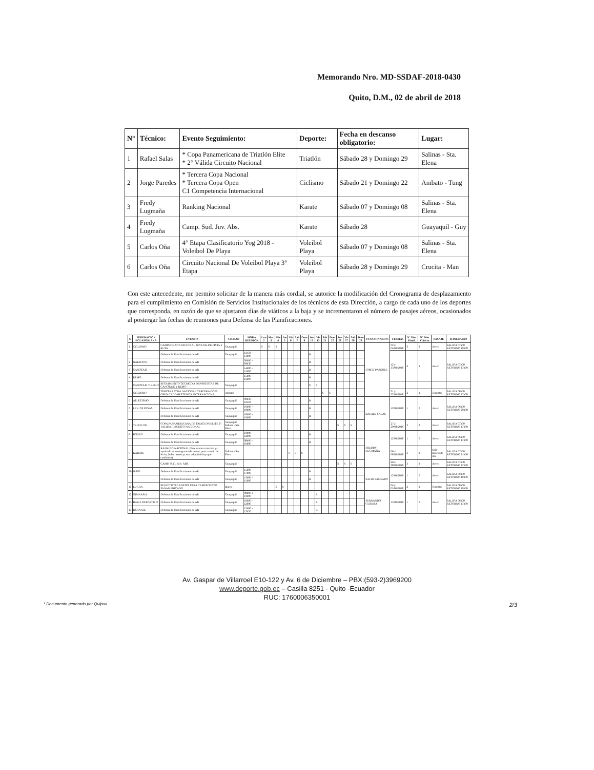Memorando Nro. MD-SSDAF-2018-0430
Quito, D.M., 02 de abril de 2018
| N° | Técnico: | Evento Seguimiento: | Deporte: | Fecha en descanso obligatorio: | Lugar: |
| --- | --- | --- | --- | --- | --- |
| 1 | Rafael Salas | * Copa Panamericana de Triatlón Elite * 2° Válida Circuito Nacional | Triatlón | Sábado 28 y Domingo 29 | Salinas - Sta. Elena |
| 2 | Jorge Paredes | * Tercera Copa Nacional * Tercera Copa Open C1 Competencia Internacional | Ciclismo | Sábado 21 y Domingo 22 | Ambato - Tung |
| 3 | Fredy Lugmaña | Ranking Nacional | Karate | Sábado 07 y Domingo 08 | Salinas - Sta. Elena |
| 4 | Fredy Lugmaña | Camp. Sud. Juv. Abs. | Karate | Sábado 28 | Guayaquil - Guy |
| 5 | Carlos Oña | 4° Etapa Clasificatorio Yog 2018 - Voleibol De Playa | Voleibol Playa | Sábado 07 y Domingo 08 | Salinas - Sta. Elena |
| 6 | Carlos Oña | Circuito Nacional De Voleibol Playa 3° Etapa | Voleibol Playa | Sábado 28 y Domingo 29 | Crucita - Man |
Con este antecedente, me permito solicitar de la manera más cordial, se autorice la modificación del Cronograma de desplazamiento para el cumplimiento en Comisión de Servicios Institucionales de los técnicos de esta Dirección, a cargo de cada uno de los deportes que corresponda, en razón de que se ajustaron días de viáticos a la baja y se incrementaron el número de pasajes aéreos, ocasionados al postergar las fechas de reuniones para Defensa de las Planificaciones.
| N | FEDERACIÓN ECUATORIANA | EVENTO | CIUDAD | HORA REUNION | Lun 2 | Mar 3 | Mie 4 | Jue 5 | Vie 6 | Sab 7 | Dom 8 | Jue 12 | Vie 13 | Sab 21 | Dom 22 | Jue 26 | Vie 27 | Sab 28 | Dom 29 | FUNCIONARIOS | FECHAS | N° Días Planif. | N° Días Viáticos | PASAJE | ITINERARIO |
| --- | --- | --- | --- | --- | --- | --- | --- | --- | --- | --- | --- | --- | --- | --- | --- | --- | --- | --- | --- | --- | --- | --- | --- | --- | --- |
| 1 | CICLISMO | CAMPEONATO NACIONAL JUVENIL DE PISTA Y RUTA | Guayaquil | | S | S | S | | | | | | | | | | | | | JORGE PAREDES | 02 al 04/04/2018 | 3 | 2 | Aereo | SALIDA 07h00 RETORNO 19h00 |
| | | Defensa de Planificaciones de AR | Guayaquil | 11h30 - 13h00 | | | | | | | | R | | | | | | | | | 12 y 13/04/2018 | 2 | 1 | Aereo | SALIDA 07h00 RETORNO 17h00 |
| 2 | NATACION | Defensa de Planificaciones de AR | | 09h00 - 09h30 | | | | | | | | R | | | | | | | | | | | | | |
| 3 | CANOTAJE | Defensa de Planificaciones de AR | | 14h00 - 15h00 | | | | | | | | R | | | | | | | | | | | | | |
| 4 | REMO | Defensa de Planificaciones de AR | | 15h00 - 16h00 | | | | | | | | R | | | | | | | | | | | | | |
| | CANOTAJE Y REMO | SEGUIMIENTO TECNICO A DEPORTISTAS DE CANOTAJE Y REMO | Guayaquil | | | | | | | | | S | S | | | | | | | | | | | | |
| | CICLISMO | TERCERA COPA NACIONAL TERCERA COPA OPEN C1 COMPETENCIA INTERNACIONAL | Ambato | | | | | | | | | | | S | S | | | | | | 21 y 22/04/2018 | 2 | 1 | Terrestre | SALIDA 06h00 RETORNO 17h00 |
| 5 | ATLETISMO | Defensa de Planificaciones de AR | Guayaquil | 09h30 - 11h30 | | | | | | | | R | | | | | | | | RAFAEL SALAS | 12/04/2018 | 1 | 0 | Aereo | SALIDA 06h00 RETORNO 20h00 |
| 6 | LEV. DE PESAS | Defensa de Planificaciones de AR | Guayaquil | 16h00 - 18h00 | | | | | | | | R | | | | | | | | | | | | | |
| | | Defensa de Planificaciones de AR | Guayaquil | 18h00 - 19h00 | | | | | | | | R | | | | | | | | | | | | | |
| 7 | TRIATLON | COPA PANAMERICANA DE TRIATLON ELITE 2° VALIDA CIRCUITO NACIONAL | Guayaquil Salinas - Sta. Elena | | | | | | | | | | | | | S | S | S | | | 27 al 29/04/2018 | 3 | 2 | Aereo | SALIDA 07h00 RETORNO 17h00 |
| 8 | BOXEO | Defensa de Planificaciones de AR | Guayaquil | 10h00 - 12h00 | | | | | | | | R | | | | | | | | FREDDY LUGMAÑA | 12/04/2018 | 1 | 0 | Aereo | SALIDA 06h00 RETORNO 17h00 |
| | | Defensa de Planificaciones de AR | Guayaquil | 08h00 - 10h00 | | | | | | | | R | | | | | | | | | | | | | |
| 9 | KARATE | RANKING NACIONAL (Este evento constaba ya aprobado en cronograma de marzo, pero cambio de fecha, boleto aereo ya está adquirido hay que cambiarlo) | Salinas - Sta. Elena | | | | | | S | S | S | | | | | | | | | | 06 al 08/04/2018 | 3 | 2 | Solo Boleto de ida | SALIDA 07h00 RETORNO 21h00 |
| | | CAMP. SUD. JUV. ABS. | Guayaquil | | | | | | | | | | | | | S | S | S | | | 26 al 28/04/2018 | 3 | 2 | Aereo | SALIDA 07h00 RETORNO 17h00 |
| 10 | JUDO | Defensa de Planificaciones de AR | Guayaquil | 15h00 - 17h00 | | | | | | | | R | | | | | | | | SALIN SALGADO | 12/04/2018 | 1 | 0 | Aereo | SALIDA 09h00 RETORNO 19h00 |
| | | Defensa de Planificaciones de AR | Guayaquil | 13h00 - 15h00 | | | | | | | | R | | | | | | | | | | | | | |
| 11 | LUCHA | SELECTIVO CADETES PARA CAMPEONATO PANAMERICANO | Ibarra | | | | S | S | | | | | | | | | | | | | 04 y 05/04/2018 | 2 | 1 | Terrestre | SALIDA 06h00 RETORNO 19h00 |
| 12 | GIMNASIA | Defensa de Planificaciones de AR | Guayaquil | 08h00 a 10h00 | | | | | | | | | R | | | | | | | FERNANDO GUERRA | 13/04/2018 | 1 | 0 | Aereo | SALIDA 06h00 RETORNO 17h00 |
| 13 | BAILE DEPORTIVO | Defensa de Planificaciones de AR | Guayaquil | 10h00 - 12h00 | | | | | | | | | R | | | | | | | | | | | | |
| 14 | PATINAJE | Defensa de Planificaciones de AR | Guayaquil | 12h00 - 13h30 | | | | | | | | | R | | | | | | | | | | | | |
Av. Gaspar de Villarroel E10-122 y Av. 6 de Diciembre – PBX:(593-2)3969200
www.deporte.gob.ec – Casilla 8251 - Quito -Ecuador
RUC: 1760006350001
* Documento generado por Quipux 2/3